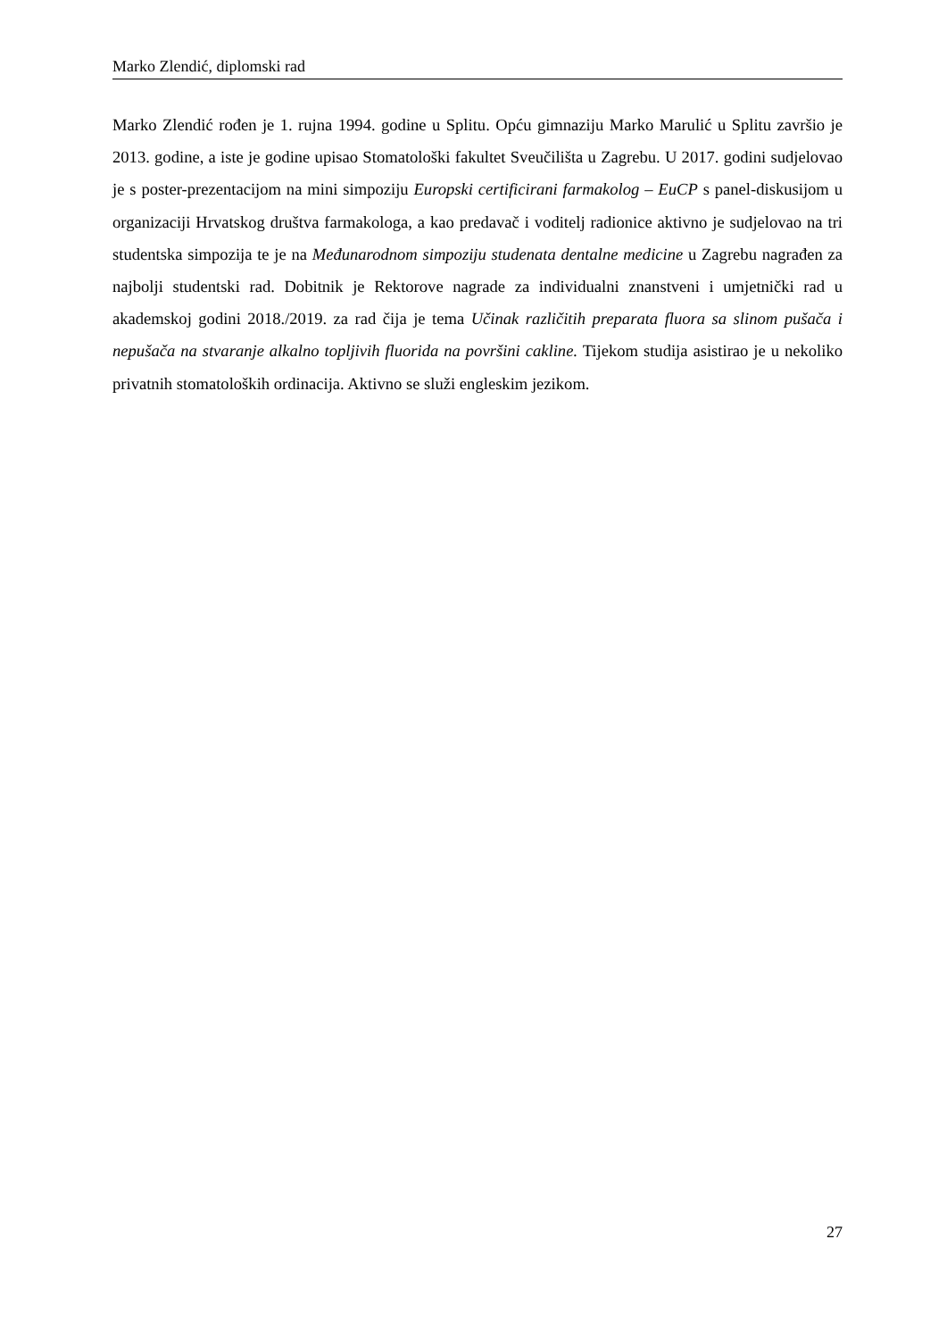Marko Zlendić, diplomski rad
Marko Zlendić rođen je 1. rujna 1994. godine u Splitu. Opću gimnaziju Marko Marulić u Splitu završio je 2013. godine, a iste je godine upisao Stomatološki fakultet Sveučilišta u Zagrebu. U 2017. godini sudjelovao je s poster-prezentacijom na mini simpoziju Europski certificirani farmakolog – EuCP s panel-diskusijom u organizaciji Hrvatskog društva farmakologa, a kao predavač i voditelj radionice aktivno je sudjelovao na tri studentska simpozija te je na Međunarodnom simpoziju studenata dentalne medicine u Zagrebu nagrađen za najbolji studentski rad. Dobitnik je Rektorove nagrade za individualni znanstveni i umjetnički rad u akademskoj godini 2018./2019. za rad čija je tema Učinak različitih preparata fluora sa slinom pušača i nepušača na stvaranje alkalno topljivih fluorida na površini cakline. Tijekom studija asistirao je u nekoliko privatnih stomatoloških ordinacija. Aktivno se služi engleskim jezikom.
27